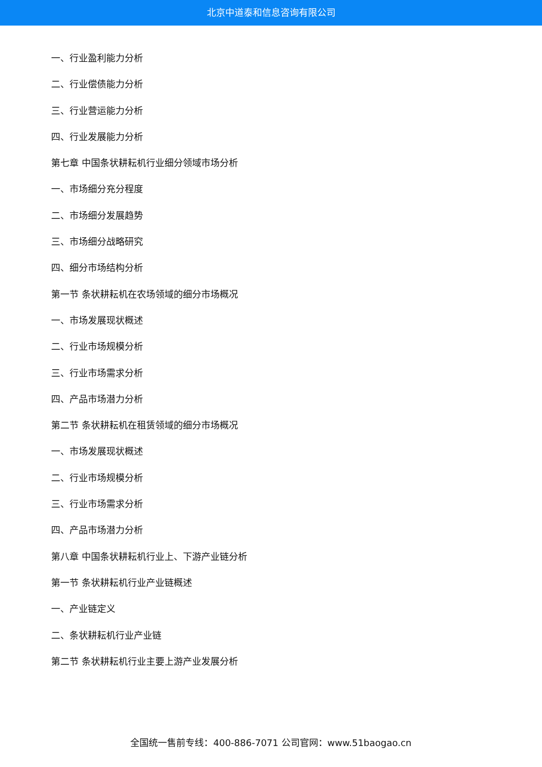北京中道泰和信息咨询有限公司
一、行业盈利能力分析
二、行业偿债能力分析
三、行业营运能力分析
四、行业发展能力分析
第七章 中国条状耕耘机行业细分领域市场分析
一、市场细分充分程度
二、市场细分发展趋势
三、市场细分战略研究
四、细分市场结构分析
第一节 条状耕耘机在农场领域的细分市场概况
一、市场发展现状概述
二、行业市场规模分析
三、行业市场需求分析
四、产品市场潜力分析
第二节 条状耕耘机在租赁领域的细分市场概况
一、市场发展现状概述
二、行业市场规模分析
三、行业市场需求分析
四、产品市场潜力分析
第八章 中国条状耕耘机行业上、下游产业链分析
第一节 条状耕耘机行业产业链概述
一、产业链定义
二、条状耕耘机行业产业链
第二节 条状耕耘机行业主要上游产业发展分析
全国统一售前专线：400-886-7071 公司官网：www.51baogao.cn